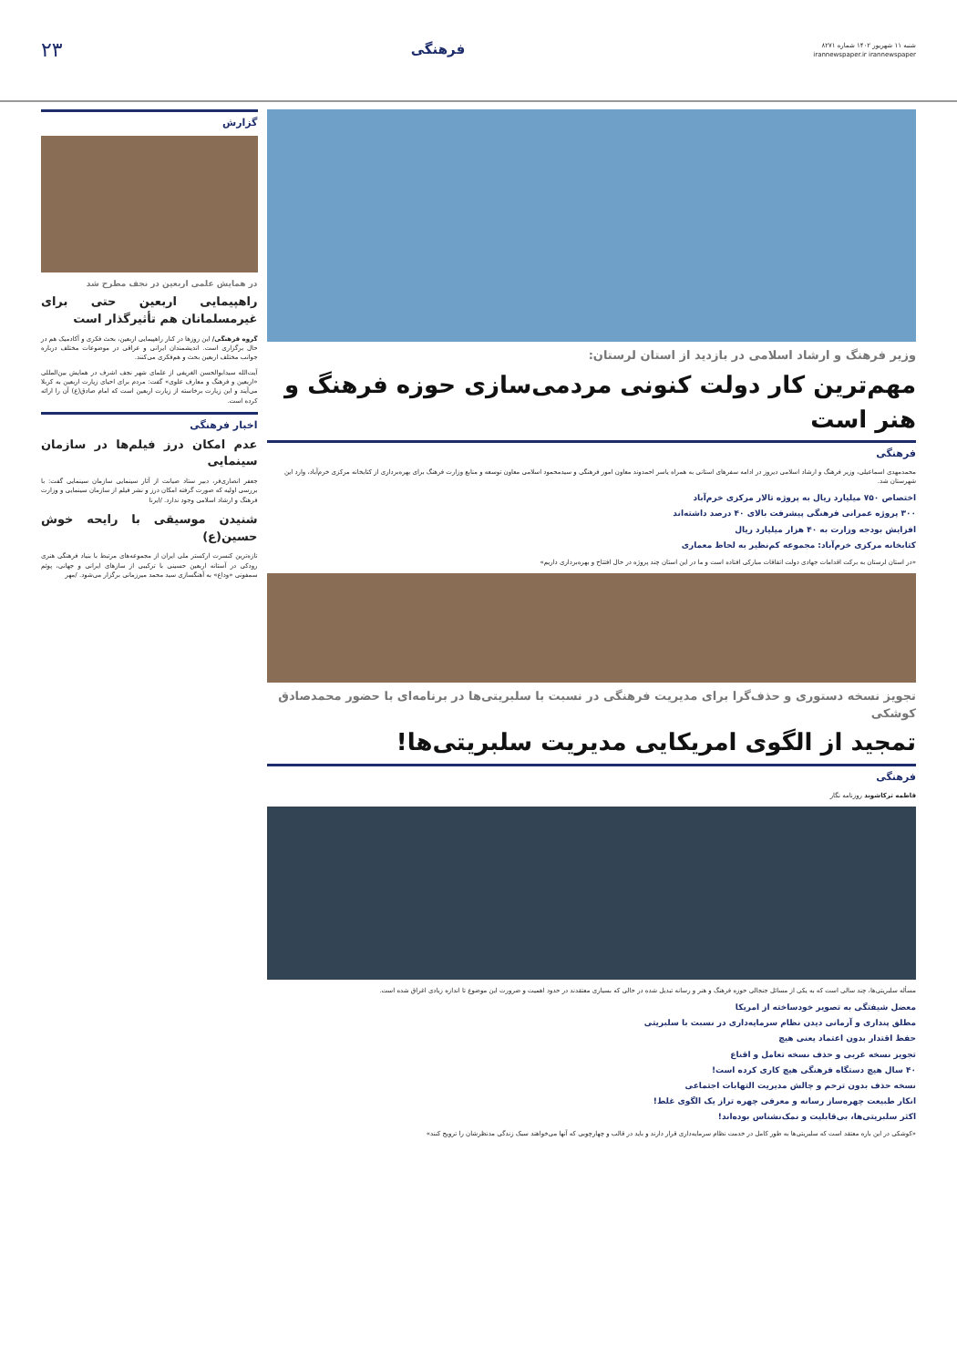شنبه ۱۱ شهریور ۱۴۰۲ شماره ۸۲۷۱
irannewspaper.ir irannewspaper
فرهنگی
۲۳
وزیر فرهنگ و ارشاد اسلامی در بازدید از استان لرستان:
مهم‌ترین کار دولت کنونی مردمی‌سازی حوزه فرهنگ و هنر است
فرهنگی
محمدمهدی اسماعیلی، وزیر فرهنگ و ارشاد اسلامی دیروز در ادامه سفرهای استانی به همراه یاسر احمدوند معاون امور فرهنگی و سیدمحمود اسلامی معاون توسعه و منابع وزارت فرهنگ برای بهره‌برداری از کتابخانه مرکزی خرم‌آباد، وارد این شهرستان شد.
اختصاص ۷۵۰ میلیارد ریال به پروژه تالار مرکزی خرم‌آباد
۳۰۰ پروژه عمرانی فرهنگی پیشرفت بالای ۴۰ درصد داشته‌اند
افزایش بودجه وزارت به ۴۰ هزار میلیارد ریال
کتابخانه مرکزی خرم‌آباد: مجموعه کم‌نظیر به لحاظ معماری
«در استان لرستان به برکت اقدامات جهادی دولت اتفاقات مبارکی افتاده است و ما در این استان چند پروژه در حال افتتاح و بهره‌برداری داریم»
تجویز نسخه دستوری و حذف‌گرا برای مدیریت فرهنگی در نسبت با سلبریتی‌ها در برنامه‌ای با حضور محمدصادق کوشکی
تمجید از الگوی امریکایی مدیریت سلبریتی‌ها!
فرهنگی
فاطمه ترکاشوند روزنامه نگار
مسأله سلبریتی‌ها، چند سالی است که به یکی از مسائل جنجالی حوزه فرهنگ و هنر و رسانه تبدیل شده در حالی که بسیاری معتقدند در حدود اهمیت و ضرورت این موضوع تا اندازه زیادی اغراق شده است.
معضل شیفتگی به تصویر خودساخته از امریکا
مطلق پنداری و آرمانی دیدن نظام سرمایه‌داری در نسبت با سلبریتی
حفظ اقتدار بدون اعتماد یعنی هیچ
تجویز نسخه غربی و حذف نسخه تعامل و اقناع
۴۰ سال هیچ دستگاه فرهنگی هیچ کاری کرده است!
نسخه حذف بدون ترحم و چالش مدیریت التهابات اجتماعی
انکار طبیعت چهره‌ساز رسانه و معرفی چهره تراز یک الگوی غلط!
اکثر سلبریتی‌ها، بی‌قابلیت و نمک‌نشناس بوده‌اند!
«کوشکی در این باره معتقد است که سلبریتی‌ها به طور کامل در خدمت نظام سرمایه‌داری قرار دارند و باید در قالب و چهارچوبی که آنها می‌خواهند سبک زندگی مدنظرشان را ترویج کنند»
گزارش
در همایش علمی اربعین در نجف مطرح شد
راهپیمایی اربعین حتی برای غیرمسلمانان هم تأثیرگذار است
گروه فرهنگی/ این روزها در کنار راهپیمایی اربعین، بحث فکری و آکادمیک هم در حال برگزاری است. اندیشمندان ایرانی و عراقی در موضوعات مختلف درباره جوانب مختلف اربعین بحث و هم‌فکری می‌کنند.
آیت‌الله سیدابوالحسن الغریفی از علمای شهر نجف اشرف در همایش بین‌المللی «اربعین و فرهنگ و معارف علوی» گفت: مردم برای احیای زیارت اربعین به کربلا می‌آیند و این زیارت برخاسته از زیارت اربعین است که امام صادق(ع) آن را ارائه کرده است.
اخبار فرهنگی
عدم امکان درز فیلم‌ها در سازمان سینمایی
جعفر انصاری‌فر، دبیر ستاد صیانت از آثار سینمایی سازمان سینمایی گفت: با بررسی اولیه که صورت گرفته امکان درز و نشر فیلم از سازمان سینمایی و وزارت فرهنگ و ارشاد اسلامی وجود ندارد. /ایرنا
شنیدن موسیقی با رایحه خوش حسین(ع)
تازه‌ترین کنسرت ارکستر ملی ایران از مجموعه‌های مرتبط با بنیاد فرهنگی هنری رودکی در آستانه اربعین حسینی با ترکیبی از سازهای ایرانی و جهانی، پوئم سمفونی «وداع» به آهنگسازی سید محمد میرزمانی برگزار می‌شود. /مهر